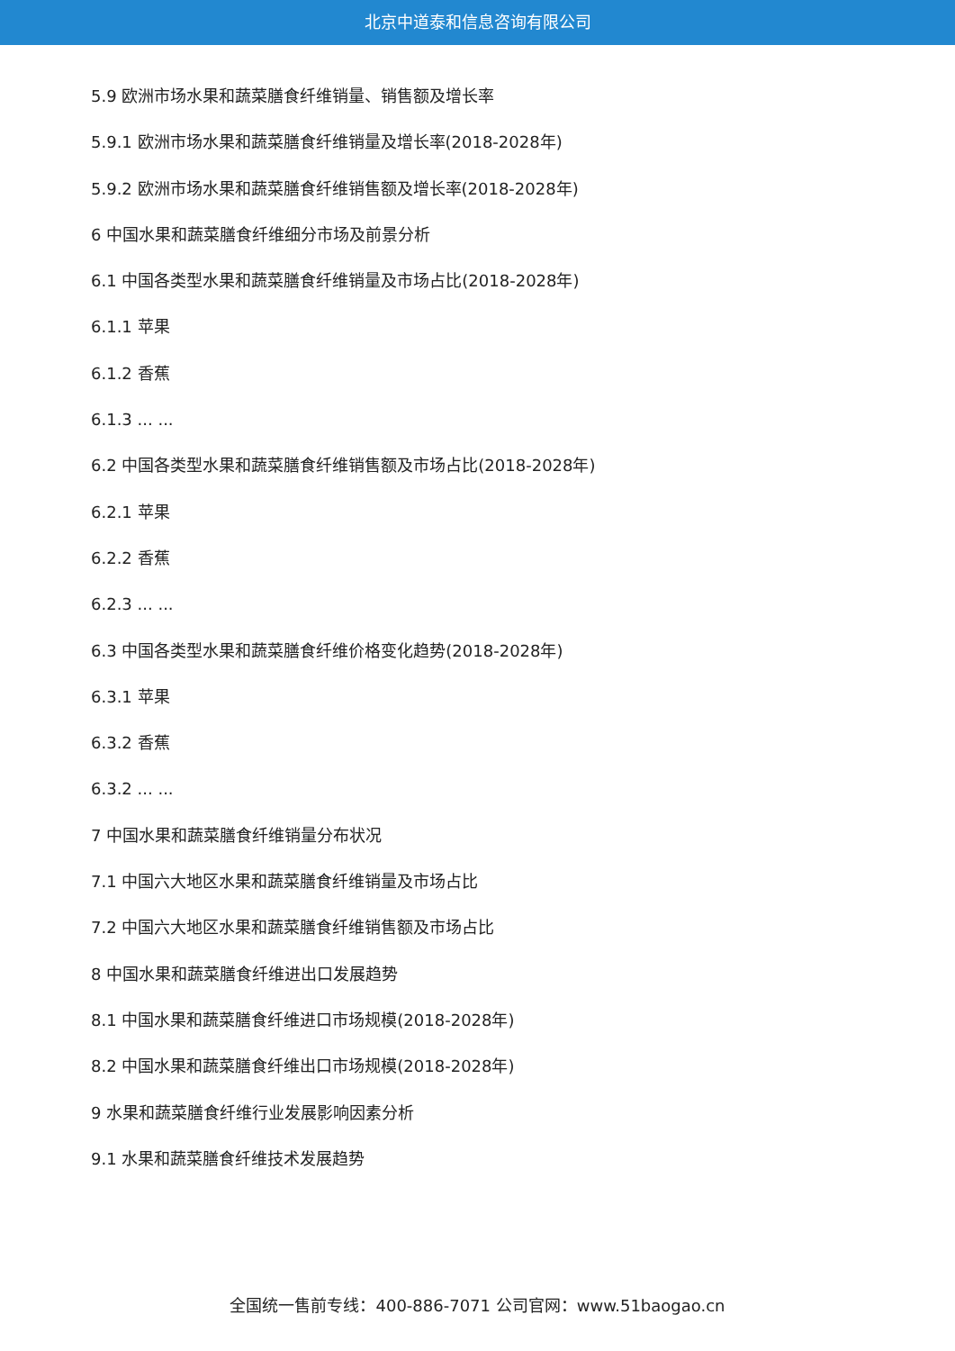北京中道泰和信息咨询有限公司
5.9 欧洲市场水果和蔬菜膳食纤维销量、销售额及增长率
5.9.1 欧洲市场水果和蔬菜膳食纤维销量及增长率(2018-2028年)
5.9.2 欧洲市场水果和蔬菜膳食纤维销售额及增长率(2018-2028年)
6 中国水果和蔬菜膳食纤维细分市场及前景分析
6.1 中国各类型水果和蔬菜膳食纤维销量及市场占比(2018-2028年)
6.1.1 苹果
6.1.2 香蕉
6.1.3 ... ...
6.2 中国各类型水果和蔬菜膳食纤维销售额及市场占比(2018-2028年)
6.2.1 苹果
6.2.2 香蕉
6.2.3 ... ...
6.3 中国各类型水果和蔬菜膳食纤维价格变化趋势(2018-2028年)
6.3.1 苹果
6.3.2 香蕉
6.3.2 ... ...
7 中国水果和蔬菜膳食纤维销量分布状况
7.1 中国六大地区水果和蔬菜膳食纤维销量及市场占比
7.2 中国六大地区水果和蔬菜膳食纤维销售额及市场占比
8 中国水果和蔬菜膳食纤维进出口发展趋势
8.1 中国水果和蔬菜膳食纤维进口市场规模(2018-2028年)
8.2 中国水果和蔬菜膳食纤维出口市场规模(2018-2028年)
9 水果和蔬菜膳食纤维行业发展影响因素分析
9.1 水果和蔬菜膳食纤维技术发展趋势
全国统一售前专线：400-886-7071 公司官网：www.51baogao.cn